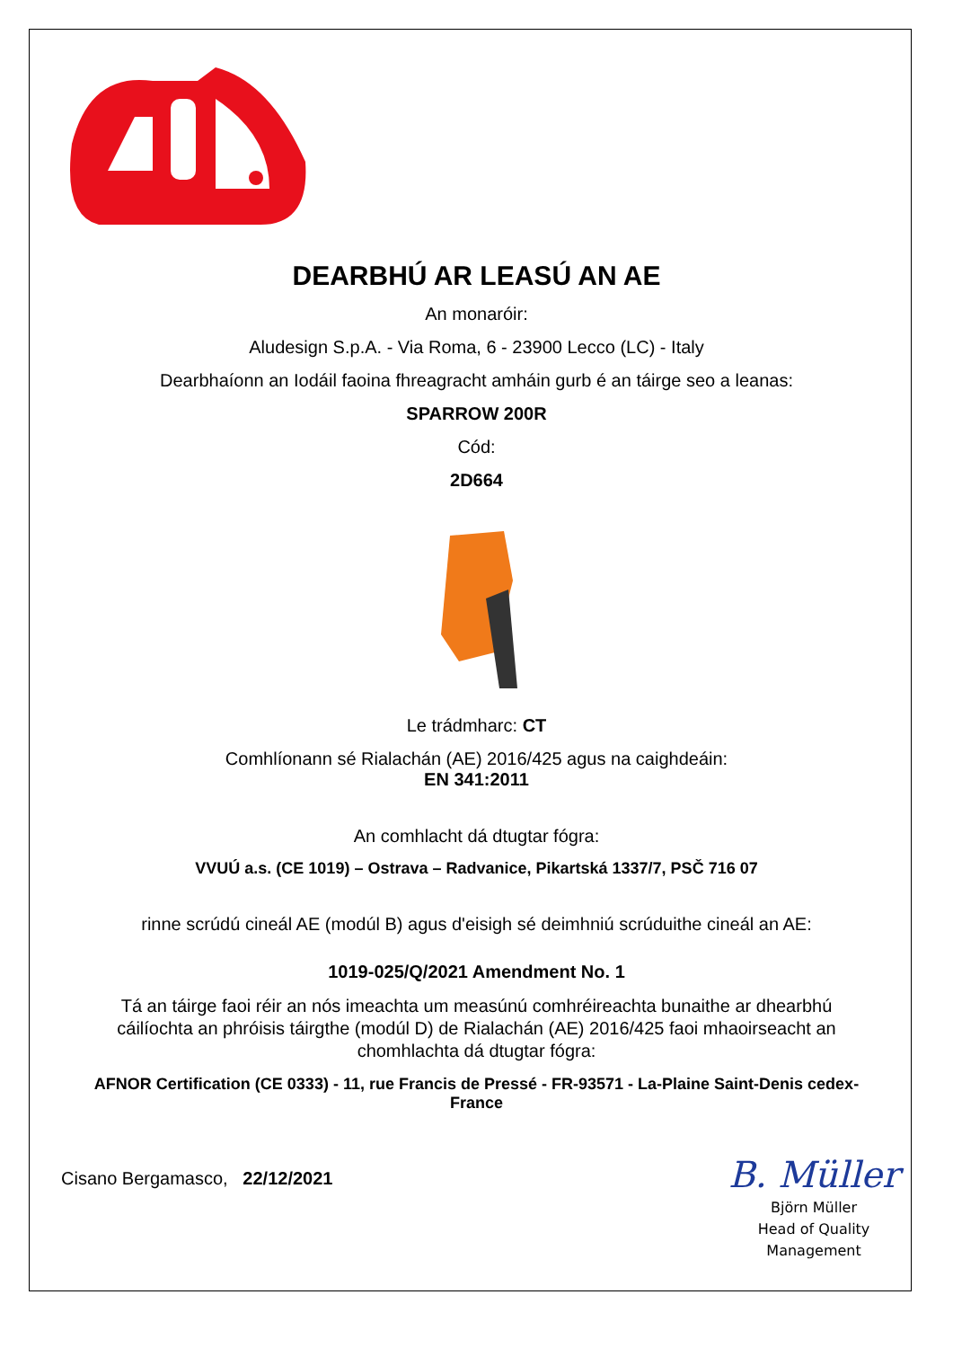DEARBHÚ AR LEASÚ AN AE
An monaróir:
Aludesign S.p.A. - Via Roma, 6 - 23900 Lecco (LC) - Italy
Dearbhaíonn an Iodáil faoina fhreagracht amháin gurb é an táirge seo a leanas:
SPARROW 200R
Cód:
2D664
Le trádmharc: CT
Comhlíonann sé Rialachán (AE) 2016/425 agus na caighdeáin:
EN 341:2011
An comhlacht dá dtugtar fógra:
VVUÚ a.s. (CE 1019) – Ostrava – Radvanice, Pikartská 1337/7, PSČ 716 07
rinne scrúdú cineál AE (modúl B) agus d'eisigh sé deimhniú scrúduithe cineál an AE:
1019-025/Q/2021 Amendment No. 1
Tá an táirge faoi réir an nós imeachta um measúnú comhréireachta bunaithe ar dhearbhú cáilíochta an phróisis táirgthe (modúl D) de Rialachán (AE) 2016/425 faoi mhaoirseacht an chomhlachta dá dtugtar fógra:
AFNOR Certification (CE 0333) - 11, rue Francis de Pressé - FR-93571 - La-Plaine Saint-Denis cedex-France
Cisano Bergamasco, 22/12/2021
B. Müller
Björn Müller
Head of Quality
Management